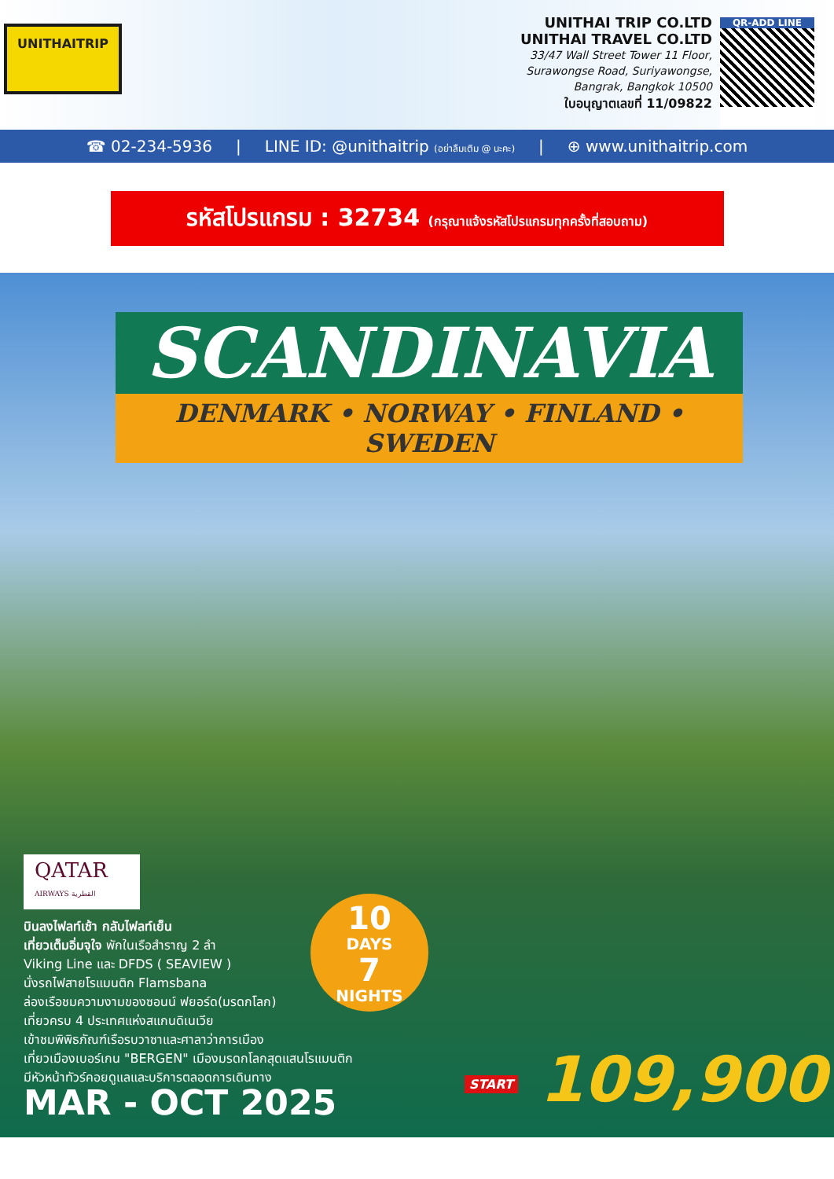UNITHAITRIP
UNITHAI TRIP CO.LTD
UNITHAI TRAVEL CO.LTD
33/47 Wall Street Tower 11 Floor,
Surawongse Road, Suriyawongse,
Bangrak, Bangkok 10500
ใบอนุญาตเลขที่ 11/09822
QR-ADD LINE
☎ 02-234-5936 | LINE ID: @unithaitrip (อย่าลืมเติม @ นะคะ) | ⊕ www.unithaitrip.com
รหัสโปรแกรม : 32734 (กรุณาแจ้งรหัสโปรแกรมทุกครั้งที่สอบถาม)
SCANDINAVIA
DENMARK • NORWAY • FINLAND • SWEDEN
QATAR
AIRWAYS القطرية
บินลงไฟลท์เช้า กลับไฟลท์เย็น
เที่ยวเต็มอิ่มจุใจ พักในเรือสำราญ 2 ลำ
Viking Line และ DFDS ( SEAVIEW )
นั่งรถไฟสายโรแมนติก Flamsbana
ล่องเรือชมความงามของซอนน์ ฟยอร์ด(มรดกโลก)
เที่ยวครบ 4 ประเทศแห่งสแกนดิเนเวีย
เข้าชมพิพิธภัณฑ์เรือรบวาซาและศาลาว่าการเมือง
เที่ยวเมืองเบอร์เกน "BERGEN" เมืองมรดกโลกสุดแสนโรแมนติก
มีหัวหน้าทัวร์คอยดูแลและบริการตลอดการเดินทาง
MAR - OCT 2025
10
DAYS
7
NIGHTS
START 109,900